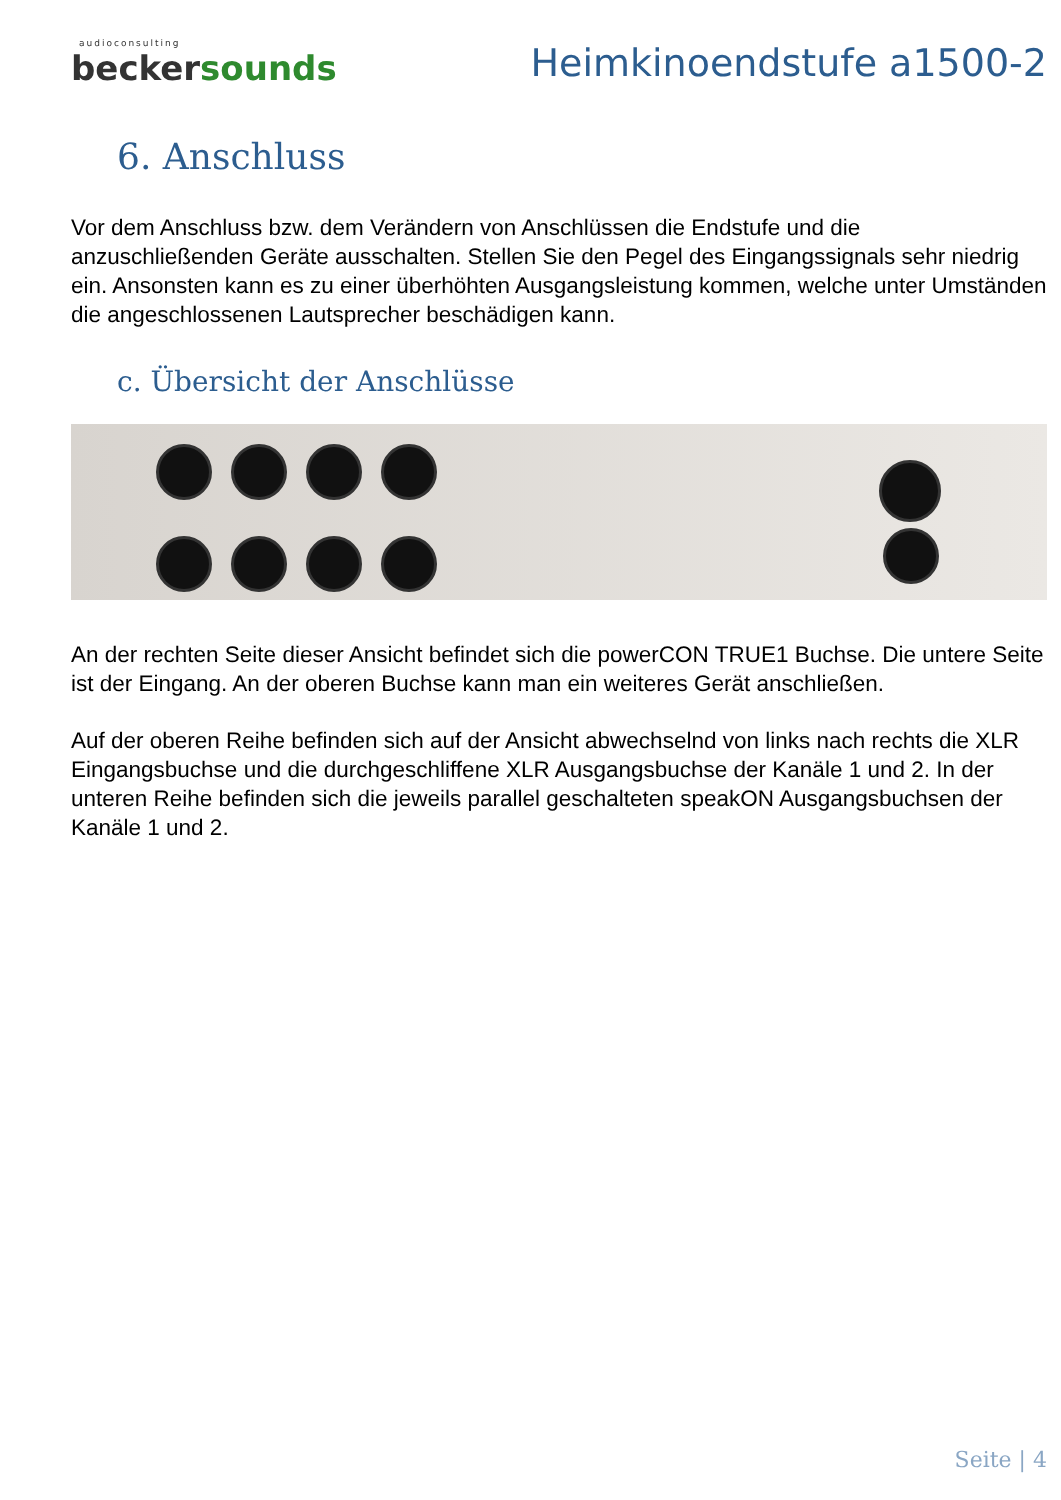audioconsulting
beckersounds
Heimkinoendstufe a1500-2
6. Anschluss
Vor dem Anschluss bzw. dem Verändern von Anschlüssen die Endstufe und die anzuschließenden Geräte ausschalten. Stellen Sie den Pegel des Eingangssignals sehr niedrig ein. Ansonsten kann es zu einer überhöhten Ausgangsleistung kommen, welche unter Umständen die angeschlossenen Lautsprecher beschädigen kann.
c. Übersicht der Anschlüsse
An der rechten Seite dieser Ansicht befindet sich die powerCON TRUE1 Buchse. Die untere Seite ist der Eingang. An der oberen Buchse kann man ein weiteres Gerät anschließen.
Auf der oberen Reihe befinden sich auf der Ansicht abwechselnd von links nach rechts die XLR Eingangsbuchse und die durchgeschliffene XLR Ausgangsbuchse der Kanäle 1 und 2. In der unteren Reihe befinden sich die jeweils parallel geschalteten speakON Ausgangsbuchsen der Kanäle 1 und 2.
Seite | 4